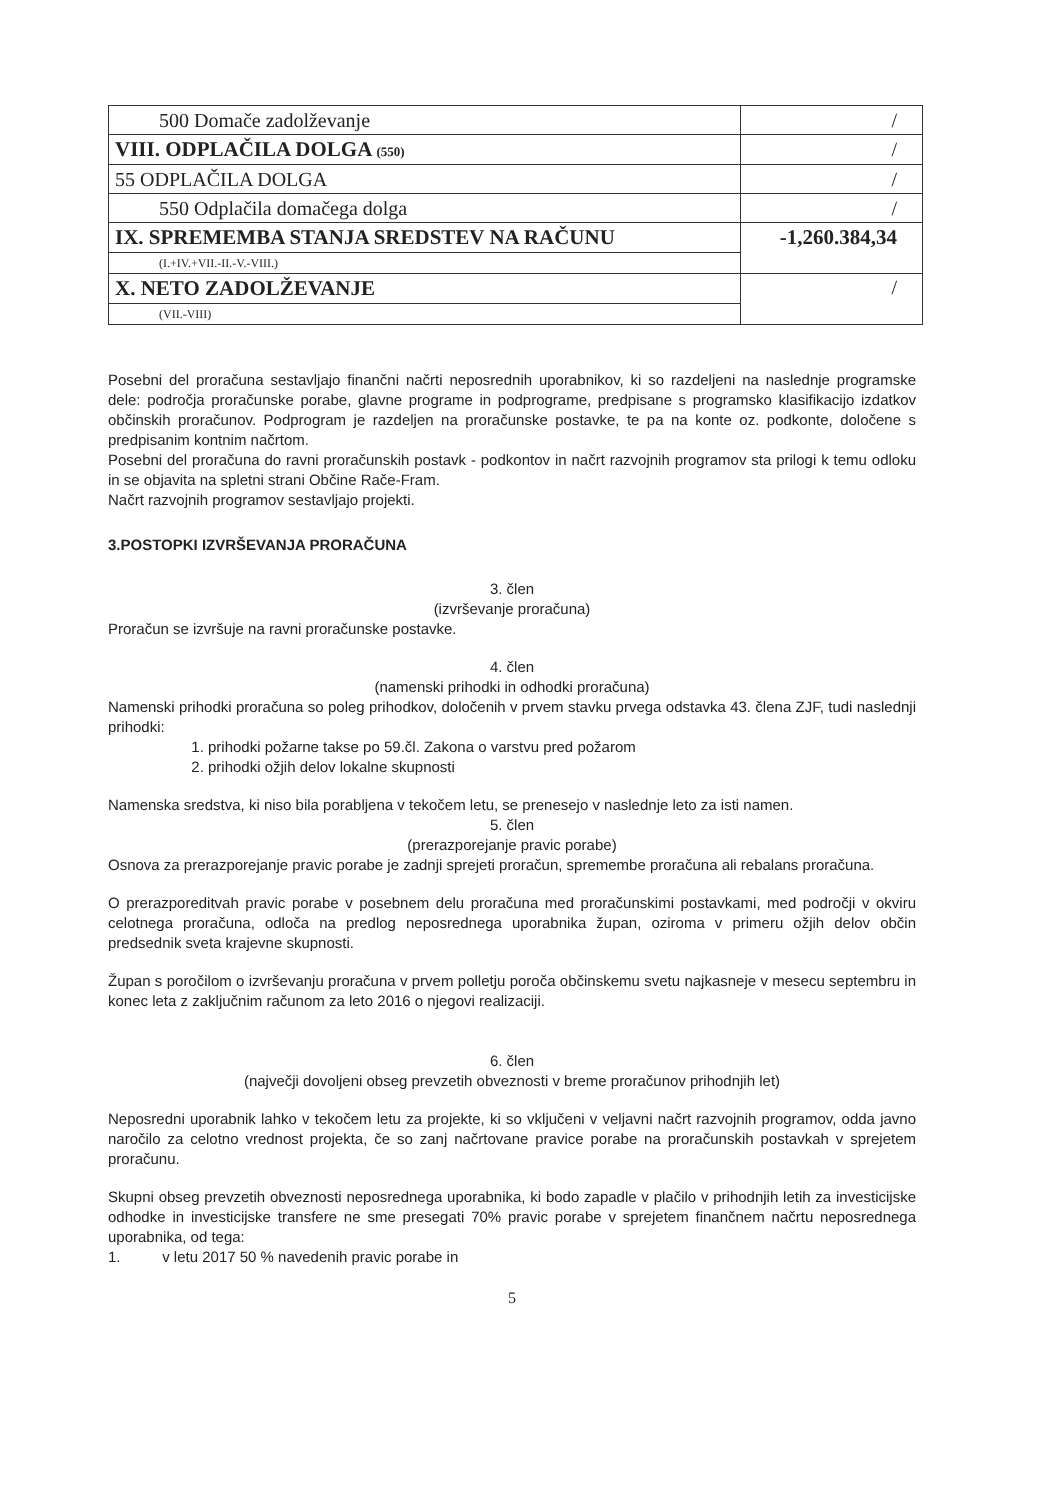| 500 Domače zadolževanje | / |
| VIII. ODPLAČILA DOLGA (550) | / |
| 55 ODPLAČILA DOLGA | / |
| 550 Odplačila domačega dolga | / |
| IX. SPREMEMBA STANJA SREDSTEV NA RAČUNU | -1,260.384,34 |
| (I.+IV.+VII.-II.-V.-VIII.) | |
| X. NETO ZADOLŽEVANJE | / |
| (VII.-VIII) | |
Posebni del proračuna sestavljajo finančni načrti neposrednih uporabnikov, ki so razdeljeni na naslednje programske dele: področja proračunske porabe, glavne programe in podprograme, predpisane s programsko klasifikacijo izdatkov občinskih proračunov. Podprogram je razdeljen na proračunske postavke, te pa na konte oz. podkonte, določene s predpisanim kontnim načrtom.
Posebni del proračuna do ravni proračunskih postavk - podkontov in načrt razvojnih programov sta prilogi k temu odloku in se objavita na spletni strani Občine Rače-Fram.
Načrt razvojnih programov sestavljajo projekti.
3.POSTOPKI IZVRŠEVANJA PRORAČUNA
3. člen
(izvrševanje proračuna)
Proračun se izvršuje na ravni proračunske postavke.
4. člen
(namenski prihodki in odhodki proračuna)
Namenski prihodki proračuna so poleg prihodkov, določenih v prvem stavku prvega odstavka 43. člena ZJF, tudi naslednji prihodki:
1. prihodki požarne takse po 59.čl. Zakona o varstvu pred požarom
2. prihodki ožjih delov lokalne skupnosti
Namenska sredstva, ki niso bila porabljena v tekočem letu, se prenesejo v naslednje leto za isti namen.
5. člen
(prerazporejanje pravic porabe)
Osnova za prerazporejanje pravic porabe je zadnji sprejeti proračun, spremembe proračuna ali rebalans proračuna.
O prerazporeditvah pravic porabe v posebnem delu proračuna med proračunskimi postavkami, med področji v okviru celotnega proračuna, odloča na predlog neposrednega uporabnika župan, oziroma v primeru ožjih delov občin predsednik sveta krajevne skupnosti.
Župan s poročilom o izvrševanju proračuna v prvem polletju poroča občinskemu svetu najkasneje v mesecu septembru in konec leta z zaključnim računom za leto 2016 o njegovi realizaciji.
6. člen
(največji dovoljeni obseg prevzetih obveznosti v breme proračunov prihodnjih let)
Neposredni uporabnik lahko v tekočem letu za projekte, ki so vključeni v veljavni načrt razvojnih programov, odda javno naročilo za celotno vrednost projekta, če so zanj načrtovane pravice porabe na proračunskih postavkah v sprejetem proračunu.
Skupni obseg prevzetih obveznosti neposrednega uporabnika, ki bodo zapadle v plačilo v prihodnjih letih za investicijske odhodke in investicijske transfere ne sme presegati 70% pravic porabe v sprejetem finančnem načrtu neposrednega uporabnika, od tega:
1. v letu 2017 50 % navedenih pravic porabe in
5